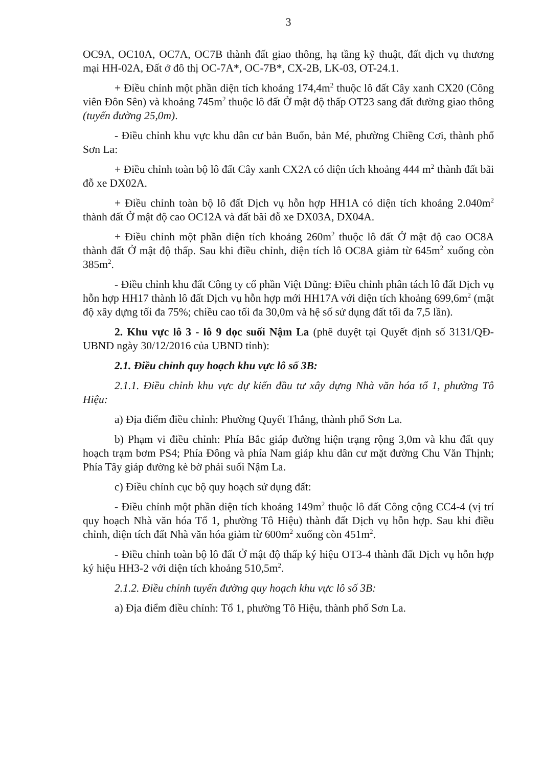3
OC9A, OC10A, OC7A, OC7B thành đất giao thông, hạ tầng kỹ thuật, đất dịch vụ thương mại HH-02A, Đất ở đô thị OC-7A*, OC-7B*, CX-2B, LK-03, OT-24.1.
+ Điều chỉnh một phần diện tích khoảng 174,4m<sup>2</sup> thuộc lô đất Cây xanh CX20 (Công viên Đôn Sên) và khoảng 745m<sup>2</sup> thuộc lô đất Ở mật độ thấp OT23 sang đất đường giao thông (tuyến đường 25,0m).
- Điều chỉnh khu vực khu dân cư bản Buổn, bản Mé, phường Chiềng Cơi, thành phố Sơn La:
+ Điều chỉnh toàn bộ lô đất Cây xanh CX2A có diện tích khoảng 444 m<sup>2</sup> thành đất bãi đỗ xe DX02A.
+ Điều chỉnh toàn bộ lô đất Dịch vụ hỗn hợp HH1A có diện tích khoảng 2.040m<sup>2</sup> thành đất Ở mật độ cao OC12A và đất bãi đỗ xe DX03A, DX04A.
+ Điều chỉnh một phần diện tích khoảng 260m<sup>2</sup> thuộc lô đất Ở mật độ cao OC8A thành đất Ở mật độ thấp. Sau khi điều chỉnh, diện tích lô OC8A giảm từ 645m<sup>2</sup> xuống còn 385m<sup>2</sup>.
- Điều chỉnh khu đất Công ty cổ phần Việt Dũng: Điều chỉnh phân tách lô đất Dịch vụ hỗn hợp HH17 thành lô đất Dịch vụ hỗn hợp mới HH17A với diện tích khoảng 699,6m<sup>2</sup> (mật độ xây dựng tối đa 75%; chiều cao tối đa 30,0m và hệ số sử dụng đất tối đa 7,5 lần).
2. Khu vực lô 3 - lô 9 dọc suối Nậm La (phê duyệt tại Quyết định số 3131/QĐ-UBND ngày 30/12/2016 của UBND tỉnh):
2.1. Điều chỉnh quy hoạch khu vực lô số 3B:
2.1.1. Điều chỉnh khu vực dự kiến đầu tư xây dựng Nhà văn hóa tổ 1, phường Tô Hiệu:
a) Địa điểm điều chỉnh: Phường Quyết Thắng, thành phố Sơn La.
b) Phạm vi điều chỉnh: Phía Bắc giáp đường hiện trạng rộng 3,0m và khu đất quy hoạch trạm bơm PS4; Phía Đông và phía Nam giáp khu dân cư mặt đường Chu Văn Thịnh; Phía Tây giáp đường kè bờ phải suối Nậm La.
c) Điều chỉnh cục bộ quy hoạch sử dụng đất:
- Điều chỉnh một phần diện tích khoảng 149m<sup>2</sup> thuộc lô đất Công cộng CC4-4 (vị trí quy hoạch Nhà văn hóa Tổ 1, phường Tô Hiệu) thành đất Dịch vụ hỗn hợp. Sau khi điều chỉnh, diện tích đất Nhà văn hóa giảm từ 600m<sup>2</sup> xuống còn 451m<sup>2</sup>.
- Điều chỉnh toàn bộ lô đất Ở mật độ thấp ký hiệu OT3-4 thành đất Dịch vụ hỗn hợp ký hiệu HH3-2 với diện tích khoảng 510,5m<sup>2</sup>.
2.1.2. Điều chỉnh tuyến đường quy hoạch khu vực lô số 3B:
a) Địa điểm điều chỉnh: Tổ 1, phường Tô Hiệu, thành phố Sơn La.